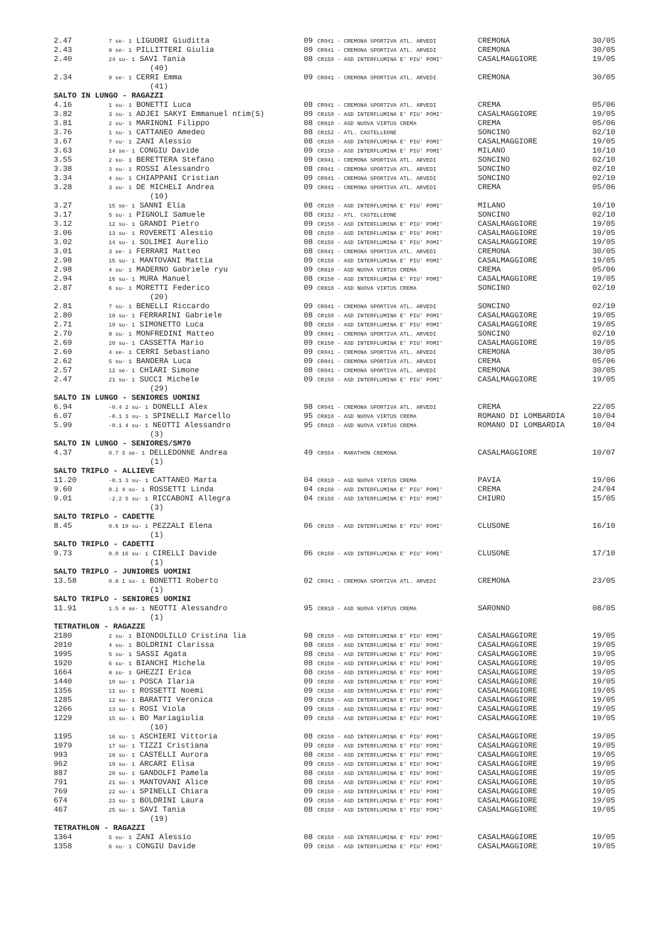| 2.47 | 7 se- 1 LIGUORI Giuditta | 09 CR041 - CREMONA SPORTIVA ATL. ARVEDI | CREMONA | 30/05 |
| 2.43 | 8 se- 1 PILLITTERI Giulia | 09 CR041 - CREMONA SPORTIVA ATL. ARVEDI | CREMONA | 30/05 |
| 2.40 | 24 su- 1 SAVI Tania | 08 CR150 - ASD INTERFLUMINA E' PIU' POMI' | CASALMAGGIORE | 19/05 |
| | (40) | | | |
| 2.34 | 9 se- 1 CERRI Emma | 09 CR041 - CREMONA SPORTIVA ATL. ARVEDI | CREMONA | 30/05 |
| | (41) | | | |
| SALTO IN LUNGO - RAGAZZI | | | | |
| 4.16 | 1 su- 1 BONETTI Luca | 08 CR041 - CREMONA SPORTIVA ATL. ARVEDI | CREMA | 05/06 |
| 3.82 | 3 su- 1 ADJEI SAKYI Emmanuel ntim(S) | 09 CR150 - ASD INTERFLUMINA E' PIU' POMI' | CASALMAGGIORE | 19/05 |
| 3.81 | 2 su- 1 MARINONI Filippo | 08 CR810 - ASD NUOVA VIRTUS CREMA | CREMA | 05/06 |
| 3.76 | 1 su- 1 CATTANEO Amedeo | 08 CR152 - ATL. CASTELLEONE | SONCINO | 02/10 |
| 3.67 | 7 su- 1 ZANI Alessio | 08 CR150 - ASD INTERFLUMINA E' PIU' POMI' | CASALMAGGIORE | 19/05 |
| 3.63 | 14 se- 1 CONGIU Davide | 09 CR150 - ASD INTERFLUMINA E' PIU' POMI' | MILANO | 10/10 |
| 3.55 | 2 su- 1 BERETTERA Stefano | 09 CR041 - CREMONA SPORTIVA ATL. ARVEDI | SONCINO | 02/10 |
| 3.38 | 3 su- 1 ROSSI Alessandro | 08 CR041 - CREMONA SPORTIVA ATL. ARVEDI | SONCINO | 02/10 |
| 3.34 | 4 su- 1 CHIAPPANI Cristian | 09 CR041 - CREMONA SPORTIVA ATL. ARVEDI | SONCINO | 02/10 |
| 3.28 | 3 su- 1 DE MICHELI Andrea | 09 CR041 - CREMONA SPORTIVA ATL. ARVEDI | CREMA | 05/06 |
| | (10) | | | |
| 3.27 | 15 se- 1 SANNI Elia | 08 CR150 - ASD INTERFLUMINA E' PIU' POMI' | MILANO | 10/10 |
| 3.17 | 5 su- 1 PIGNOLI Samuele | 08 CR152 - ATL. CASTELLEONE | SONCINO | 02/10 |
| 3.12 | 12 su- 1 GRANDI Pietro | 09 CR150 - ASD INTERFLUMINA E' PIU' POMI' | CASALMAGGIORE | 19/05 |
| 3.06 | 13 su- 1 ROVERETI Alessio | 08 CR150 - ASD INTERFLUMINA E' PIU' POMI' | CASALMAGGIORE | 19/05 |
| 3.02 | 14 su- 1 SOLIMEI Aurelio | 08 CR150 - ASD INTERFLUMINA E' PIU' POMI' | CASALMAGGIORE | 19/05 |
| 3.01 | 3 se- 1 FERRARI Matteo | 08 CR041 - CREMONA SPORTIVA ATL. ARVEDI | CREMONA | 30/05 |
| 2.98 | 15 su- 1 MANTOVANI Mattia | 09 CR150 - ASD INTERFLUMINA E' PIU' POMI' | CASALMAGGIORE | 19/05 |
| 2.98 | 4 su- 1 MADERNO Gabriele ryu | 09 CR810 - ASD NUOVA VIRTUS CREMA | CREMA | 05/06 |
| 2.94 | 16 su- 1 MURA Manuel | 08 CR150 - ASD INTERFLUMINA E' PIU' POMI' | CASALMAGGIORE | 19/05 |
| 2.87 | 6 su- 1 MORETTI Federico | 09 CR810 - ASD NUOVA VIRTUS CREMA | SONCINO | 02/10 |
| | (20) | | | |
| 2.81 | 7 su- 1 BENELLI Riccardo | 09 CR041 - CREMONA SPORTIVA ATL. ARVEDI | SONCINO | 02/10 |
| 2.80 | 18 su- 1 FERRARINI Gabriele | 08 CR150 - ASD INTERFLUMINA E' PIU' POMI' | CASALMAGGIORE | 19/05 |
| 2.71 | 19 su- 1 SIMONETTO Luca | 08 CR150 - ASD INTERFLUMINA E' PIU' POMI' | CASALMAGGIORE | 19/05 |
| 2.70 | 8 su- 1 MONFREDINI Matteo | 09 CR041 - CREMONA SPORTIVA ATL. ARVEDI | SONCINO | 02/10 |
| 2.69 | 20 su- 1 CASSETTA Mario | 09 CR150 - ASD INTERFLUMINA E' PIU' POMI' | CASALMAGGIORE | 19/05 |
| 2.69 | 4 se- 1 CERRI Sebastiano | 09 CR041 - CREMONA SPORTIVA ATL. ARVEDI | CREMONA | 30/05 |
| 2.62 | 5 su- 1 BANDERA Luca | 09 CR041 - CREMONA SPORTIVA ATL. ARVEDI | CREMA | 05/06 |
| 2.57 | 12 se- 1 CHIARI Simone | 08 CR041 - CREMONA SPORTIVA ATL. ARVEDI | CREMONA | 30/05 |
| 2.47 | 21 su- 1 SUCCI Michele | 09 CR150 - ASD INTERFLUMINA E' PIU' POMI' | CASALMAGGIORE | 19/05 |
| | (29) | | | |
| SALTO IN LUNGO - SENIORES UOMINI | | | | |
| 6.94 | -0.4 2 su- 1 DONELLI Alex | 98 CR041 - CREMONA SPORTIVA ATL. ARVEDI | CREMA | 22/05 |
| 6.07 | -0.1 3 su- 1 SPINELLI Marcello | 95 CR810 - ASD NUOVA VIRTUS CREMA | ROMANO DI LOMBARDIA | 10/04 |
| 5.99 | -0.1 4 su- 1 NEOTTI Alessandro | 95 CR810 - ASD NUOVA VIRTUS CREMA | ROMANO DI LOMBARDIA | 10/04 |
| | (3) | | | |
| SALTO IN LUNGO - SENIORES/SM70 | | | | |
| 4.37 | 0.7 3 se- 1 DELLEDONNE Andrea | 49 CR554 - MARATHON CREMONA | CASALMAGGIORE | 10/07 |
| | (1) | | | |
| SALTO TRIPLO - ALLIEVE | | | | |
| 11.20 | -0.1 3 su- 1 CATTANEO Marta | 04 CR810 - ASD NUOVA VIRTUS CREMA | PAVIA | 19/06 |
| 9.60 | 0.2 4 su- 1 ROSSETTI Linda | 04 CR150 - ASD INTERFLUMINA E' PIU' POMI' | CREMA | 24/04 |
| 9.01 | -2.2 5 su- 1 RICCABONI Allegra | 04 CR150 - ASD INTERFLUMINA E' PIU' POMI' | CHIURO | 15/05 |
| | (3) | | | |
| SALTO TRIPLO - CADETTE | | | | |
| 8.45 | 0.6 19 su- 1 PEZZALI Elena | 06 CR150 - ASD INTERFLUMINA E' PIU' POMI' | CLUSONE | 16/10 |
| | (1) | | | |
| SALTO TRIPLO - CADETTI | | | | |
| 9.73 | 0.0 16 su- 1 CIRELLI Davide | 06 CR150 - ASD INTERFLUMINA E' PIU' POMI' | CLUSONE | 17/10 |
| | (1) | | | |
| SALTO TRIPLO - JUNIORES UOMINI | | | | |
| 13.58 | 0.8 1 su- 1 BONETTI Roberto | 02 CR041 - CREMONA SPORTIVA ATL. ARVEDI | CREMONA | 23/05 |
| | (1) | | | |
| SALTO TRIPLO - SENIORES UOMINI | | | | |
| 11.91 | 1.5 4 se- 1 NEOTTI Alessandro | 95 CR810 - ASD NUOVA VIRTUS CREMA | SARONNO | 08/05 |
| | (1) | | | |
| TETRATHLON - RAGAZZE | | | | |
| 2180 | 2 su- 1 BIONDOLILLO Cristina lia | 08 CR150 - ASD INTERFLUMINA E' PIU' POMI' | CASALMAGGIORE | 19/05 |
| 2010 | 4 su- 1 BOLDRINI Clarissa | 08 CR150 - ASD INTERFLUMINA E' PIU' POMI' | CASALMAGGIORE | 19/05 |
| 1995 | 5 su- 1 SASSI Agata | 08 CR150 - ASD INTERFLUMINA E' PIU' POMI' | CASALMAGGIORE | 19/05 |
| 1920 | 6 su- 1 BIANCHI Michela | 08 CR150 - ASD INTERFLUMINA E' PIU' POMI' | CASALMAGGIORE | 19/05 |
| 1664 | 8 su- 1 GHEZZI Erica | 08 CR150 - ASD INTERFLUMINA E' PIU' POMI' | CASALMAGGIORE | 19/05 |
| 1440 | 10 su- 1 POSCA Ilaria | 09 CR150 - ASD INTERFLUMINA E' PIU' POMI' | CASALMAGGIORE | 19/05 |
| 1356 | 11 su- 1 ROSSETTI Noemi | 09 CR150 - ASD INTERFLUMINA E' PIU' POMI' | CASALMAGGIORE | 19/05 |
| 1285 | 12 su- 1 BARATTI Veronica | 09 CR150 - ASD INTERFLUMINA E' PIU' POMI' | CASALMAGGIORE | 19/05 |
| 1266 | 13 su- 1 ROSI Viola | 09 CR150 - ASD INTERFLUMINA E' PIU' POMI' | CASALMAGGIORE | 19/05 |
| 1229 | 15 su- 1 BO Mariagiulia | 09 CR150 - ASD INTERFLUMINA E' PIU' POMI' | CASALMAGGIORE | 19/05 |
| | (10) | | | |
| 1195 | 16 su- 1 ASCHIERI Vittoria | 08 CR150 - ASD INTERFLUMINA E' PIU' POMI' | CASALMAGGIORE | 19/05 |
| 1079 | 17 su- 1 TIZZI Cristiana | 09 CR150 - ASD INTERFLUMINA E' PIU' POMI' | CASALMAGGIORE | 19/05 |
| 993 | 18 su- 1 CASTELLI Aurora | 08 CR150 - ASD INTERFLUMINA E' PIU' POMI' | CASALMAGGIORE | 19/05 |
| 962 | 19 su- 1 ARCARI Elisa | 09 CR150 - ASD INTERFLUMINA E' PIU' POMI' | CASALMAGGIORE | 19/05 |
| 887 | 20 su- 1 GANDOLFI Pamela | 08 CR150 - ASD INTERFLUMINA E' PIU' POMI' | CASALMAGGIORE | 19/05 |
| 791 | 21 su- 1 MANTOVANI Alice | 08 CR150 - ASD INTERFLUMINA E' PIU' POMI' | CASALMAGGIORE | 19/05 |
| 769 | 22 su- 1 SPINELLI Chiara | 09 CR150 - ASD INTERFLUMINA E' PIU' POMI' | CASALMAGGIORE | 19/05 |
| 674 | 23 su- 1 BOLDRINI Laura | 09 CR150 - ASD INTERFLUMINA E' PIU' POMI' | CASALMAGGIORE | 19/05 |
| 467 | 25 su- 1 SAVI Tania | 08 CR150 - ASD INTERFLUMINA E' PIU' POMI' | CASALMAGGIORE | 19/05 |
| | (19) | | | |
| TETRATHLON - RAGAZZI | | | | |
| 1364 | 5 su- 1 ZANI Alessio | 08 CR150 - ASD INTERFLUMINA E' PIU' POMI' | CASALMAGGIORE | 19/05 |
| 1358 | 6 su- 1 CONGIU Davide | 09 CR150 - ASD INTERFLUMINA E' PIU' POMI' | CASALMAGGIORE | 19/05 |